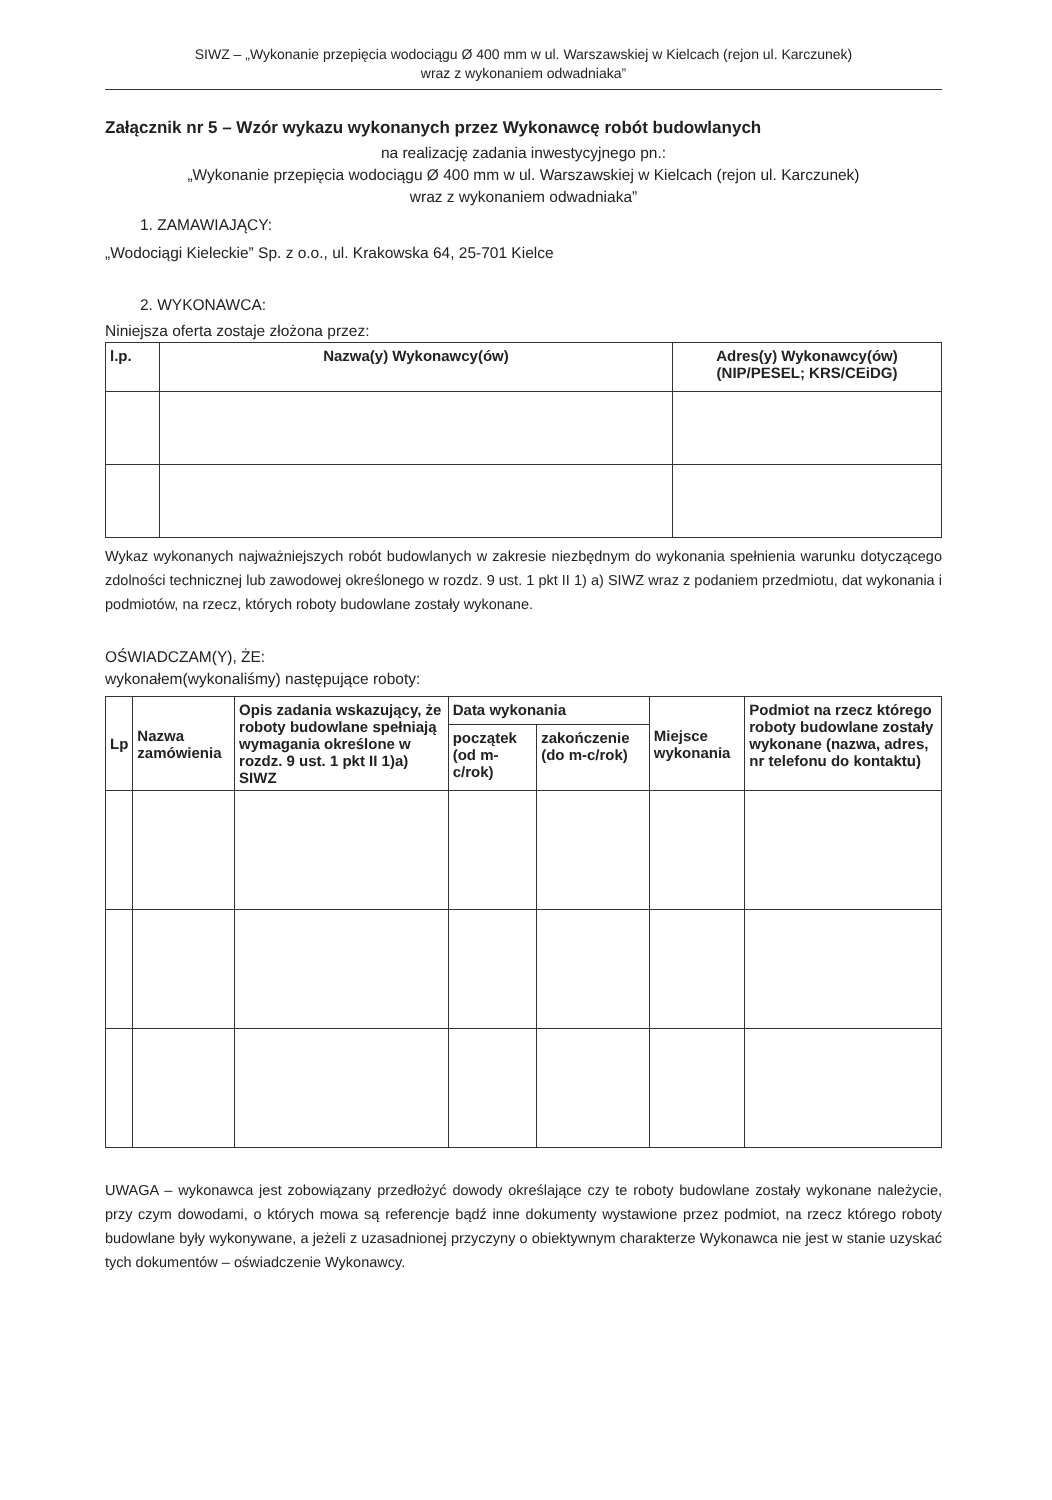SIWZ – „Wykonanie przepięcia wodociągu Ø 400 mm w ul. Warszawskiej w Kielcach (rejon ul. Karczunek)
wraz z wykonaniem odwadniaka”
Załącznik nr 5 – Wzór wykazu wykonanych przez Wykonawcę robót budowlanych
na realizację zadania inwestycyjnego pn.:
„Wykonanie przepięcia wodociągu Ø 400 mm w ul. Warszawskiej w Kielcach (rejon ul. Karczunek)
wraz z wykonaniem odwadniaka”
1. ZAMAWIAJĄCY:
„Wodociągi Kieleckie” Sp. z o.o., ul. Krakowska 64, 25-701 Kielce
2. WYKONAWCA:
Niniejsza oferta zostaje złożona przez:
| l.p. | Nazwa(y) Wykonawcy(ów) | Adres(y) Wykonawcy(ów) (NIP/PESEL; KRS/CEiDG) |
| --- | --- | --- |
Wykaz wykonanych najważniejszych robót budowlanych w zakresie niezbędnym do wykonania spełnienia warunku dotyczącego zdolności technicznej lub zawodowej określonego w rozdz. 9 ust. 1 pkt II 1) a) SIWZ wraz z podaniem przedmiotu, dat wykonania i podmiotów, na rzecz, których roboty budowlane zostały wykonane.
OŚWIADCZAM(Y), ŻE:
wykonałem(wykonaliśmy) następujące roboty:
| Lp | Nazwa zamówienia | Opis zadania wskazujący, że roboty budowlane spełniają wymagania określone w rozdz. 9 ust. 1 pkt II 1)a) SIWZ | Data wykonania | | Miejsce wykonania | Podmiot na rzecz którego roboty budowlane zostały wykonane (nazwa, adres, nr telefonu do kontaktu) |
| --- | --- | --- | --- | --- | --- | --- |
| | | | początek (od m-c/rok) | zakończenie (do m-c/rok) | | |
UWAGA – wykonawca jest zobowiązany przedłożyć dowody określające czy te roboty budowlane zostały wykonane należycie, przy czym dowodami, o których mowa są referencje bądź inne dokumenty wystawione przez podmiot, na rzecz którego roboty budowlane były wykonywane, a jeżeli z uzasadnionej przyczyny o obiektywnym charakterze Wykonawca nie jest w stanie uzyskać tych dokumentów – oświadczenie Wykonawcy.